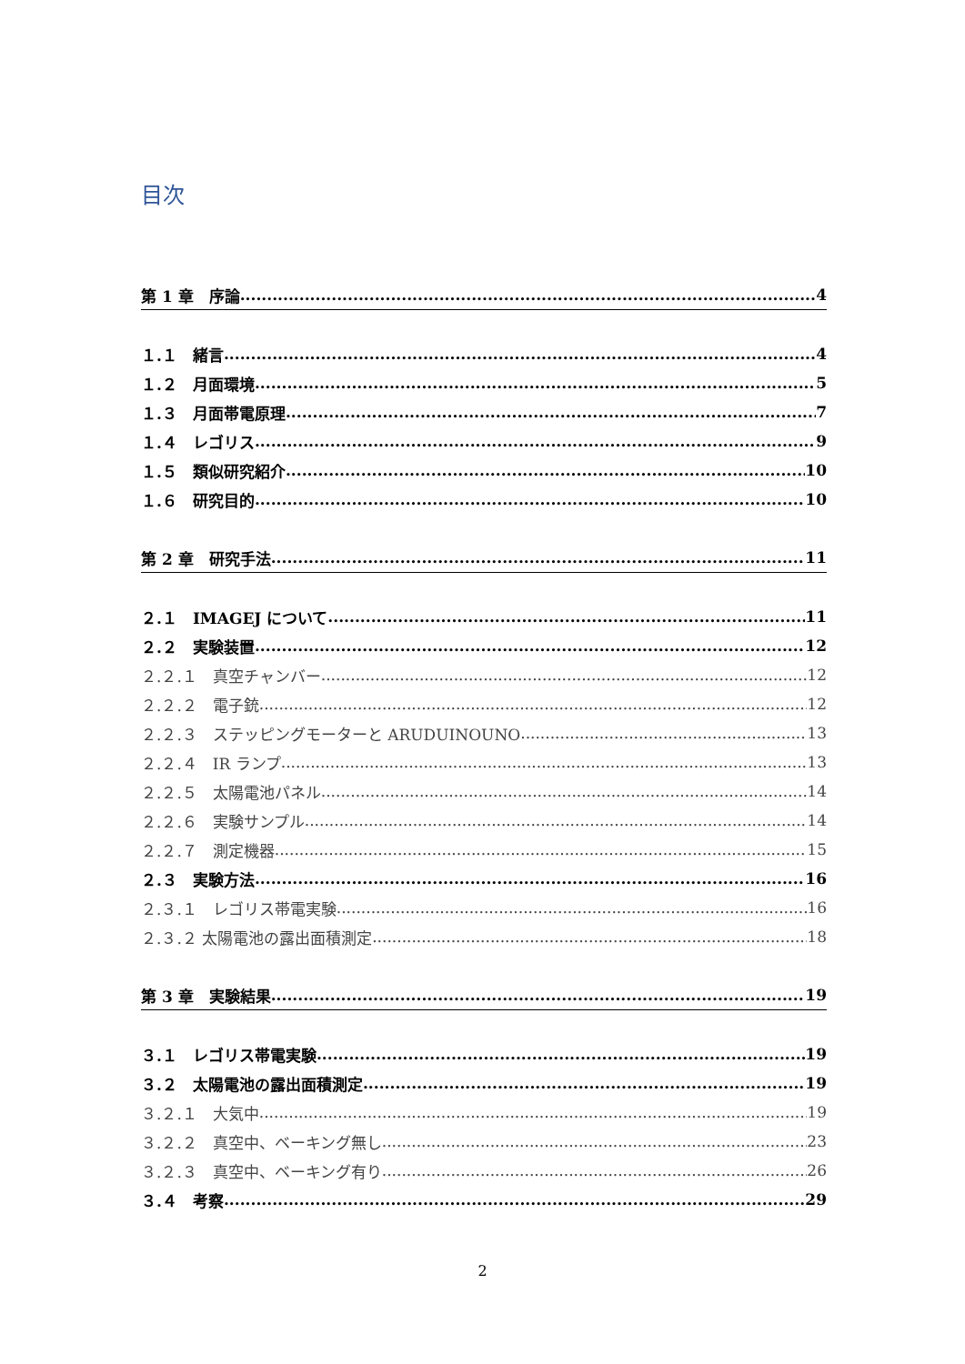目次
第 1 章　序論 4
１.１　緒言 4
１.２　月面環境 5
１.３　月面帯電原理 7
１.４　レゴリス 9
１.５　類似研究紹介 10
１.６　研究目的 10
第 2 章　研究手法 11
２.１　IMAGEJ について 11
２.２　実験装置 12
２.２.１　真空チャンバー 12
２.２.２　電子銃 12
２.２.３　ステッピングモーターと ARUDUINOUNO 13
２.２.４　IR ランプ 13
２.２.５　太陽電池パネル 14
２.２.６　実験サンプル 14
２.２.７　測定機器 15
２.３　実験方法 16
２.３.１　レゴリス帯電実験 16
２.３.２ 太陽電池の露出面積測定 18
第 3 章　実験結果 19
３.１　レゴリス帯電実験 19
３.２　太陽電池の露出面積測定 19
３.２.１　大気中 19
３.２.２　真空中、ベーキング無し 23
３.２.３　真空中、ベーキング有り 26
３.４　考察 29
2